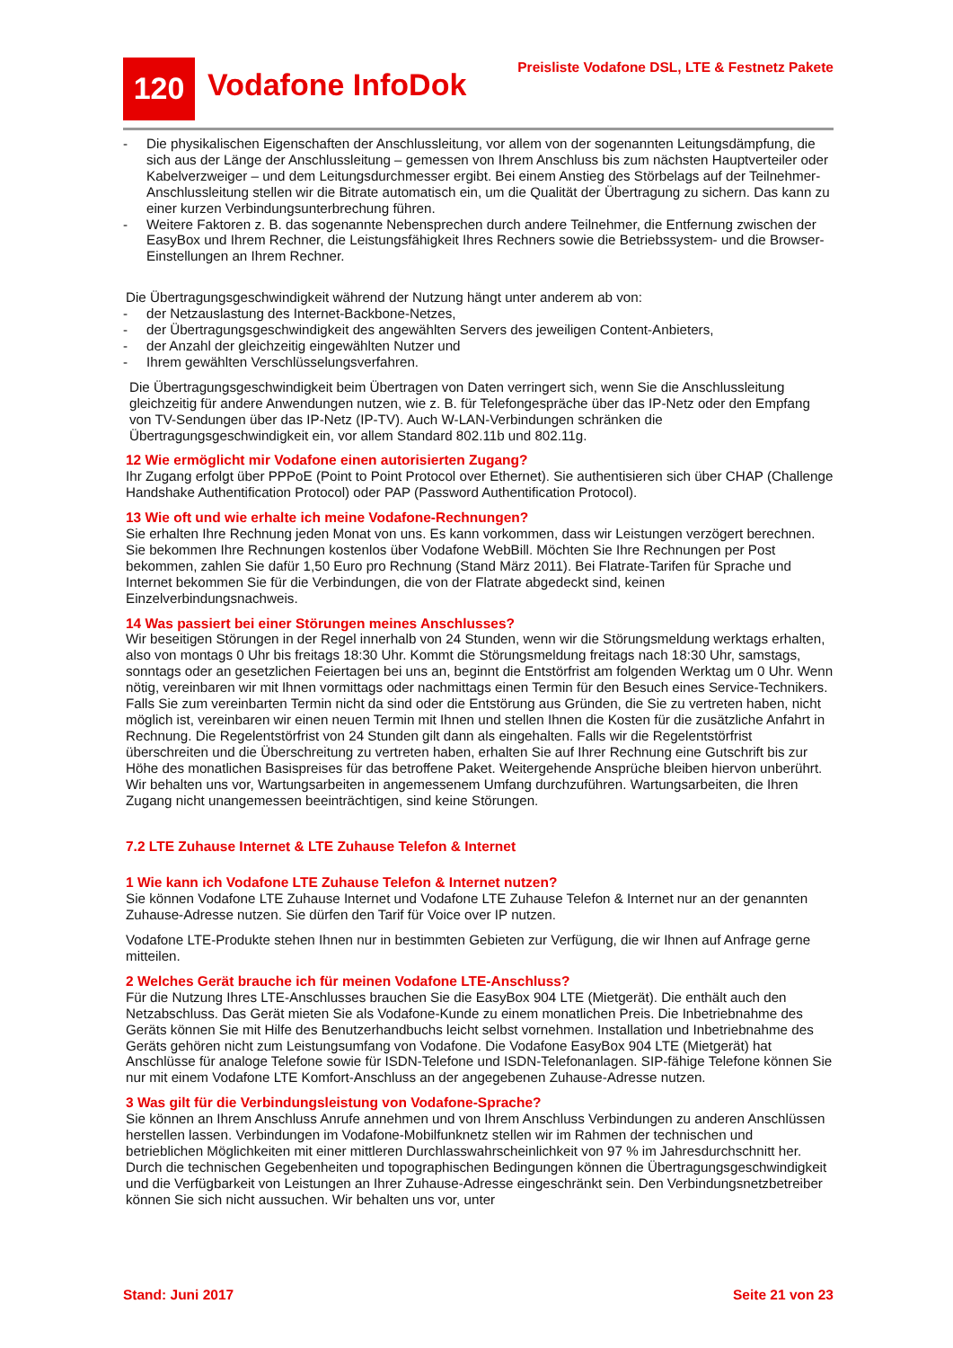120
Vodafone InfoDok
Preisliste Vodafone DSL, LTE & Festnetz Pakete
- Die physikalischen Eigenschaften der Anschlussleitung, vor allem von der sogenannten Leitungsdämpfung, die sich aus der Länge der Anschlussleitung – gemessen von Ihrem Anschluss bis zum nächsten Hauptverteiler oder Kabelverzweiger – und dem Leitungsdurchmesser ergibt. Bei einem Anstieg des Störbelags auf der Teilnehmer-Anschlussleitung stellen wir die Bitrate automatisch ein, um die Qualität der Übertragung zu sichern. Das kann zu einer kurzen Verbindungsunterbrechung führen.
- Weitere Faktoren z. B. das sogenannte Nebensprechen durch andere Teilnehmer, die Entfernung zwischen der EasyBox und Ihrem Rechner, die Leistungsfähigkeit Ihres Rechners sowie die Betriebssystem- und die Browser-Einstellungen an Ihrem Rechner.
Die Übertragungsgeschwindigkeit während der Nutzung hängt unter anderem ab von:
- der Netzauslastung des Internet-Backbone-Netzes,
- der Übertragungsgeschwindigkeit des angewählten Servers des jeweiligen Content-Anbieters,
- der Anzahl der gleichzeitig eingewählten Nutzer und
- Ihrem gewählten Verschlüsselungsverfahren.
Die Übertragungsgeschwindigkeit beim Übertragen von Daten verringert sich, wenn Sie die Anschlussleitung gleichzeitig für andere Anwendungen nutzen, wie z. B. für Telefongespräche über das IP-Netz oder den Empfang von TV-Sendungen über das IP-Netz (IP-TV). Auch W-LAN-Verbindungen schränken die Übertragungsgeschwindigkeit ein, vor allem Standard 802.11b und 802.11g.
12 Wie ermöglicht mir Vodafone einen autorisierten Zugang?
Ihr Zugang erfolgt über PPPoE (Point to Point Protocol over Ethernet). Sie authentisieren sich über CHAP (Challenge Handshake Authentification Protocol) oder PAP (Password Authentification Protocol).
13 Wie oft und wie erhalte ich meine Vodafone-Rechnungen?
Sie erhalten Ihre Rechnung jeden Monat von uns. Es kann vorkommen, dass wir Leistungen verzögert berechnen. Sie bekommen Ihre Rechnungen kostenlos über Vodafone WebBill. Möchten Sie Ihre Rechnungen per Post bekommen, zahlen Sie dafür 1,50 Euro pro Rechnung (Stand März 2011). Bei Flatrate-Tarifen für Sprache und Internet bekommen Sie für die Verbindungen, die von der Flatrate abgedeckt sind, keinen Einzelverbindungsnachweis.
14 Was passiert bei einer Störungen meines Anschlusses?
Wir beseitigen Störungen in der Regel innerhalb von 24 Stunden, wenn wir die Störungsmeldung werktags erhalten, also von montags 0 Uhr bis freitags 18:30 Uhr. Kommt die Störungsmeldung freitags nach 18:30 Uhr, samstags, sonntags oder an gesetzlichen Feiertagen bei uns an, beginnt die Entstörfrist am folgenden Werktag um 0 Uhr. Wenn nötig, vereinbaren wir mit Ihnen vormittags oder nachmittags einen Termin für den Besuch eines Service-Technikers. Falls Sie zum vereinbarten Termin nicht da sind oder die Entstörung aus Gründen, die Sie zu vertreten haben, nicht möglich ist, vereinbaren wir einen neuen Termin mit Ihnen und stellen Ihnen die Kosten für die zusätzliche Anfahrt in Rechnung. Die Regelentstörfrist von 24 Stunden gilt dann als eingehalten. Falls wir die Regelentstörfrist überschreiten und die Überschreitung zu vertreten haben, erhalten Sie auf Ihrer Rechnung eine Gutschrift bis zur Höhe des monatlichen Basispreises für das betroffene Paket. Weitergehende Ansprüche bleiben hiervon unberührt. Wir behalten uns vor, Wartungsarbeiten in angemessenem Umfang durchzuführen. Wartungsarbeiten, die Ihren Zugang nicht unangemessen beeinträchtigen, sind keine Störungen.
7.2 LTE Zuhause Internet & LTE Zuhause Telefon & Internet
1 Wie kann ich Vodafone LTE Zuhause Telefon & Internet nutzen?
Sie können Vodafone LTE Zuhause Internet und Vodafone LTE Zuhause Telefon & Internet nur an der genannten Zuhause-Adresse nutzen. Sie dürfen den Tarif für Voice over IP nutzen.
Vodafone LTE-Produkte stehen Ihnen nur in bestimmten Gebieten zur Verfügung, die wir Ihnen auf Anfrage gerne mitteilen.
2 Welches Gerät brauche ich für meinen Vodafone LTE-Anschluss?
Für die Nutzung Ihres LTE-Anschlusses brauchen Sie die EasyBox 904 LTE (Mietgerät). Die enthält auch den Netzabschluss. Das Gerät mieten Sie als Vodafone-Kunde zu einem monatlichen Preis. Die Inbetriebnahme des Geräts können Sie mit Hilfe des Benutzerhandbuchs leicht selbst vornehmen. Installation und Inbetriebnahme des Geräts gehören nicht zum Leistungsumfang von Vodafone. Die Vodafone EasyBox 904 LTE (Mietgerät) hat Anschlüsse für analoge Telefone sowie für ISDN-Telefone und ISDN-Telefonanlagen. SIP-fähige Telefone können Sie nur mit einem Vodafone LTE Komfort-Anschluss an der angegebenen Zuhause-Adresse nutzen.
3 Was gilt für die Verbindungsleistung von Vodafone-Sprache?
Sie können an Ihrem Anschluss Anrufe annehmen und von Ihrem Anschluss Verbindungen zu anderen Anschlüssen herstellen lassen. Verbindungen im Vodafone-Mobilfunknetz stellen wir im Rahmen der technischen und betrieblichen Möglichkeiten mit einer mittleren Durchlasswahrscheinlichkeit von 97 % im Jahresdurchschnitt her. Durch die technischen Gegebenheiten und topographischen Bedingungen können die Übertragungsgeschwindigkeit und die Verfügbarkeit von Leistungen an Ihrer Zuhause-Adresse eingeschränkt sein. Den Verbindungsnetzbetreiber können Sie sich nicht aussuchen. Wir behalten uns vor, unter
Stand: Juni 2017 Seite 21 von 23